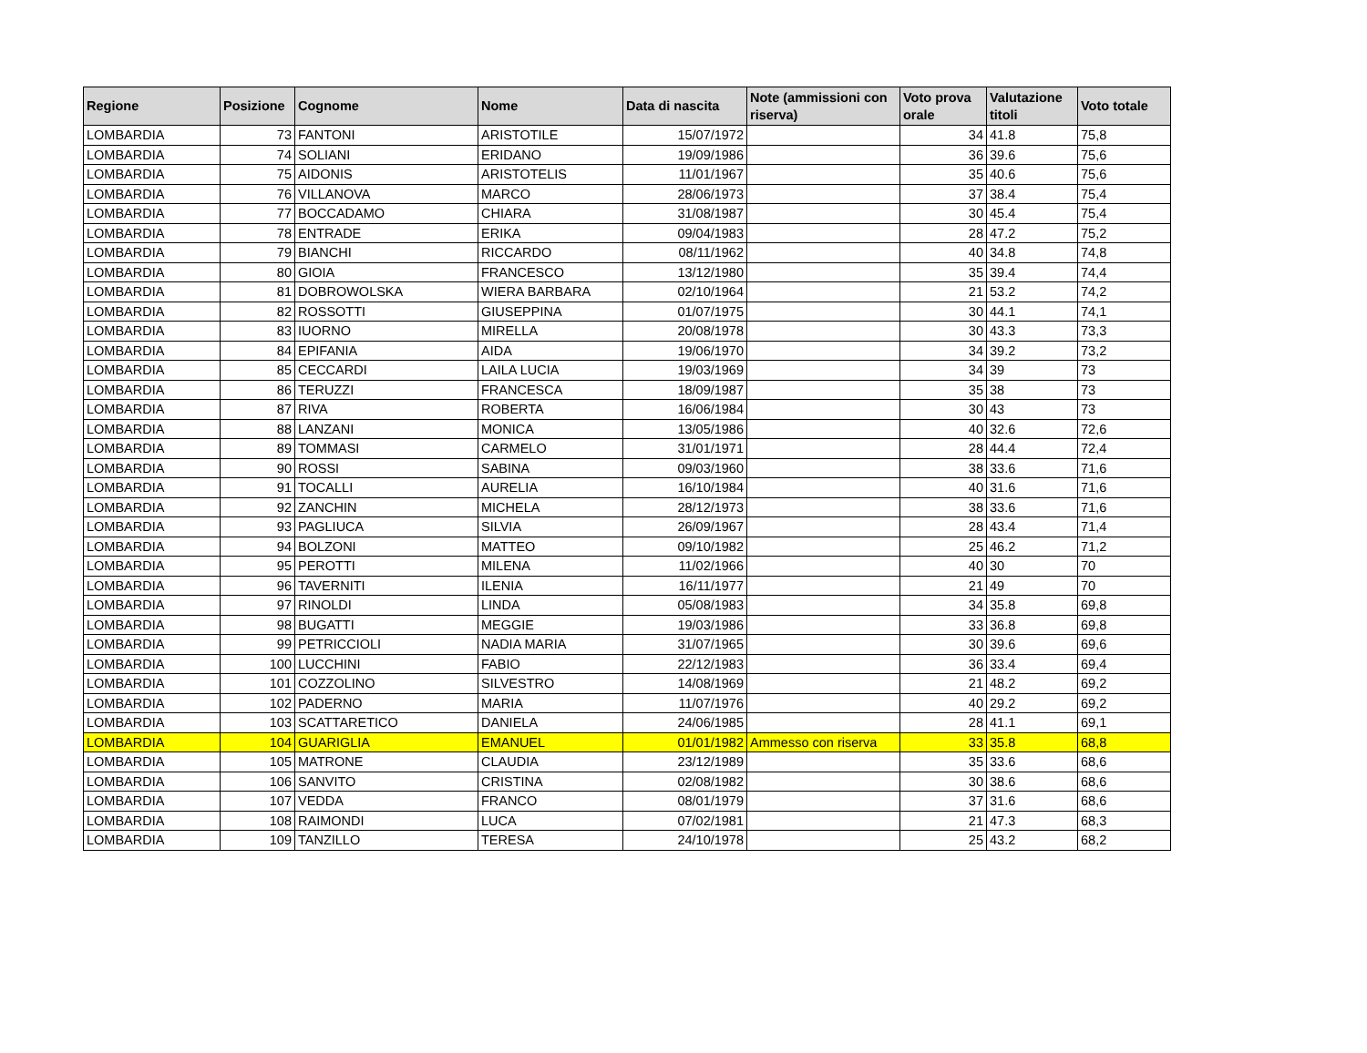| Regione | Posizione | Cognome | Nome | Data di nascita | Note (ammissioni con riserva) | Voto prova orale | Valutazione titoli | Voto totale |
| --- | --- | --- | --- | --- | --- | --- | --- | --- |
| LOMBARDIA | 73 | FANTONI | ARISTOTILE | 15/07/1972 | | 34 | 41.8 | 75,8 |
| LOMBARDIA | 74 | SOLIANI | ERIDANO | 19/09/1986 | | 36 | 39.6 | 75,6 |
| LOMBARDIA | 75 | AIDONIS | ARISTOTELIS | 11/01/1967 | | 35 | 40.6 | 75,6 |
| LOMBARDIA | 76 | VILLANOVA | MARCO | 28/06/1973 | | 37 | 38.4 | 75,4 |
| LOMBARDIA | 77 | BOCCADAMO | CHIARA | 31/08/1987 | | 30 | 45.4 | 75,4 |
| LOMBARDIA | 78 | ENTRADE | ERIKA | 09/04/1983 | | 28 | 47.2 | 75,2 |
| LOMBARDIA | 79 | BIANCHI | RICCARDO | 08/11/1962 | | 40 | 34.8 | 74,8 |
| LOMBARDIA | 80 | GIOIA | FRANCESCO | 13/12/1980 | | 35 | 39.4 | 74,4 |
| LOMBARDIA | 81 | DOBROWOLSKA | WIERA BARBARA | 02/10/1964 | | 21 | 53.2 | 74,2 |
| LOMBARDIA | 82 | ROSSOTTI | GIUSEPPINA | 01/07/1975 | | 30 | 44.1 | 74,1 |
| LOMBARDIA | 83 | IUORNO | MIRELLA | 20/08/1978 | | 30 | 43.3 | 73,3 |
| LOMBARDIA | 84 | EPIFANIA | AIDA | 19/06/1970 | | 34 | 39.2 | 73,2 |
| LOMBARDIA | 85 | CECCARDI | LAILA LUCIA | 19/03/1969 | | 34 | 39 | 73 |
| LOMBARDIA | 86 | TERUZZI | FRANCESCA | 18/09/1987 | | 35 | 38 | 73 |
| LOMBARDIA | 87 | RIVA | ROBERTA | 16/06/1984 | | 30 | 43 | 73 |
| LOMBARDIA | 88 | LANZANI | MONICA | 13/05/1986 | | 40 | 32.6 | 72,6 |
| LOMBARDIA | 89 | TOMMASI | CARMELO | 31/01/1971 | | 28 | 44.4 | 72,4 |
| LOMBARDIA | 90 | ROSSI | SABINA | 09/03/1960 | | 38 | 33.6 | 71,6 |
| LOMBARDIA | 91 | TOCALLI | AURELIA | 16/10/1984 | | 40 | 31.6 | 71,6 |
| LOMBARDIA | 92 | ZANCHIN | MICHELA | 28/12/1973 | | 38 | 33.6 | 71,6 |
| LOMBARDIA | 93 | PAGLIUCA | SILVIA | 26/09/1967 | | 28 | 43.4 | 71,4 |
| LOMBARDIA | 94 | BOLZONI | MATTEO | 09/10/1982 | | 25 | 46.2 | 71,2 |
| LOMBARDIA | 95 | PEROTTI | MILENA | 11/02/1966 | | 40 | 30 | 70 |
| LOMBARDIA | 96 | TAVERNITI | ILENIA | 16/11/1977 | | 21 | 49 | 70 |
| LOMBARDIA | 97 | RINOLDI | LINDA | 05/08/1983 | | 34 | 35.8 | 69,8 |
| LOMBARDIA | 98 | BUGATTI | MEGGIE | 19/03/1986 | | 33 | 36.8 | 69,8 |
| LOMBARDIA | 99 | PETRICCIOLI | NADIA MARIA | 31/07/1965 | | 30 | 39.6 | 69,6 |
| LOMBARDIA | 100 | LUCCHINI | FABIO | 22/12/1983 | | 36 | 33.4 | 69,4 |
| LOMBARDIA | 101 | COZZOLINO | SILVESTRO | 14/08/1969 | | 21 | 48.2 | 69,2 |
| LOMBARDIA | 102 | PADERNO | MARIA | 11/07/1976 | | 40 | 29.2 | 69,2 |
| LOMBARDIA | 103 | SCATTARETICO | DANIELA | 24/06/1985 | | 28 | 41.1 | 69,1 |
| LOMBARDIA | 104 | GUARIGLIA | EMANUEL | 01/01/1982 | Ammesso con riserva | 33 | 35.8 | 68,8 |
| LOMBARDIA | 105 | MATRONE | CLAUDIA | 23/12/1989 | | 35 | 33.6 | 68,6 |
| LOMBARDIA | 106 | SANVITO | CRISTINA | 02/08/1982 | | 30 | 38.6 | 68,6 |
| LOMBARDIA | 107 | VEDDA | FRANCO | 08/01/1979 | | 37 | 31.6 | 68,6 |
| LOMBARDIA | 108 | RAIMONDI | LUCA | 07/02/1981 | | 21 | 47.3 | 68,3 |
| LOMBARDIA | 109 | TANZILLO | TERESA | 24/10/1978 | | 25 | 43.2 | 68,2 |